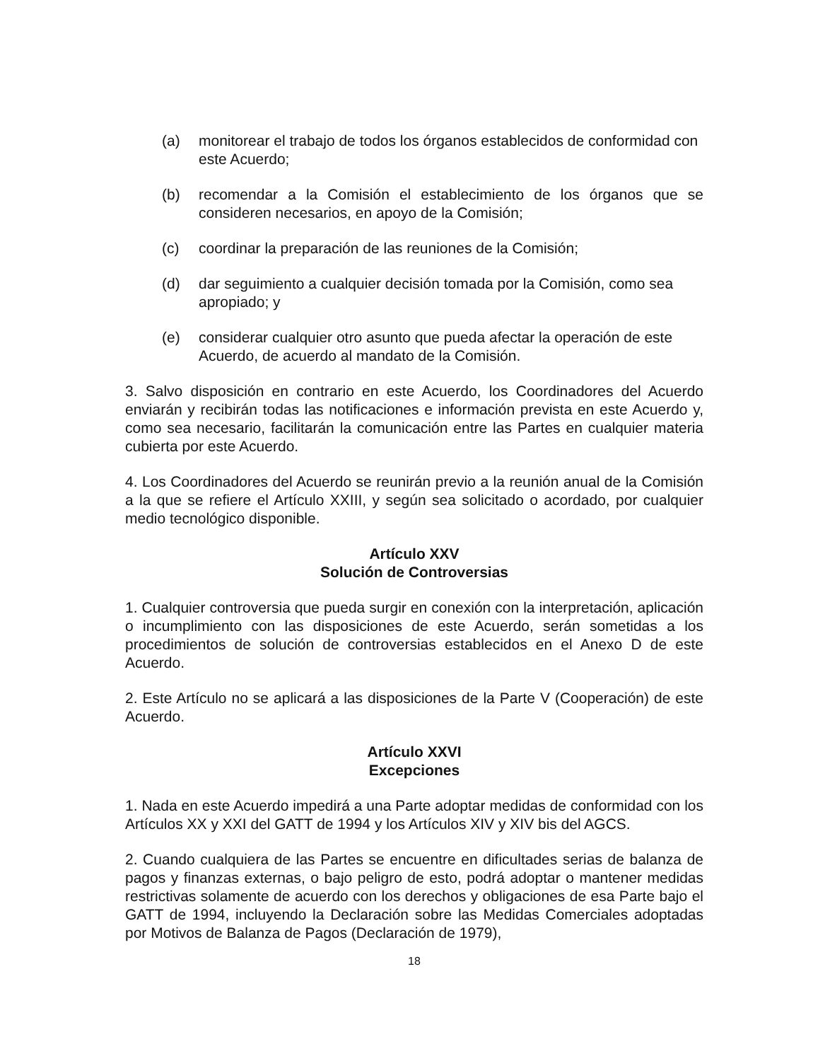(a) monitorear el trabajo de todos los órganos establecidos de conformidad con este Acuerdo;
(b) recomendar a la Comisión el establecimiento de los órganos que se consideren necesarios, en apoyo de la Comisión;
(c) coordinar la preparación de las reuniones de la Comisión;
(d) dar seguimiento a cualquier decisión tomada por la Comisión, como sea apropiado; y
(e) considerar cualquier otro asunto que pueda afectar la operación de este Acuerdo, de acuerdo al mandato de la Comisión.
3. Salvo disposición en contrario en este Acuerdo, los Coordinadores del Acuerdo enviarán y recibirán todas las notificaciones e información prevista en este Acuerdo y, como sea necesario, facilitarán la comunicación entre las Partes en cualquier materia cubierta por este Acuerdo.
4. Los Coordinadores del Acuerdo se reunirán previo a la reunión anual de la Comisión a la que se refiere el Artículo XXIII, y según sea solicitado o acordado, por cualquier medio tecnológico disponible.
Artículo XXV
Solución de Controversias
1. Cualquier controversia que pueda surgir en conexión con la interpretación, aplicación o incumplimiento con las disposiciones de este Acuerdo, serán sometidas a los procedimientos de solución de controversias establecidos en el Anexo D de este Acuerdo.
2. Este Artículo no se aplicará a las disposiciones de la Parte V (Cooperación) de este Acuerdo.
Artículo XXVI
Excepciones
1. Nada en este Acuerdo impedirá a una Parte adoptar medidas de conformidad con los Artículos XX y XXI del GATT de 1994 y los Artículos XIV y XIV bis del AGCS.
2. Cuando cualquiera de las Partes se encuentre en dificultades serias de balanza de pagos y finanzas externas, o bajo peligro de esto, podrá adoptar o mantener medidas restrictivas solamente de acuerdo con los derechos y obligaciones de esa Parte bajo el GATT de 1994, incluyendo la Declaración sobre las Medidas Comerciales adoptadas por Motivos de Balanza de Pagos (Declaración de 1979),
18